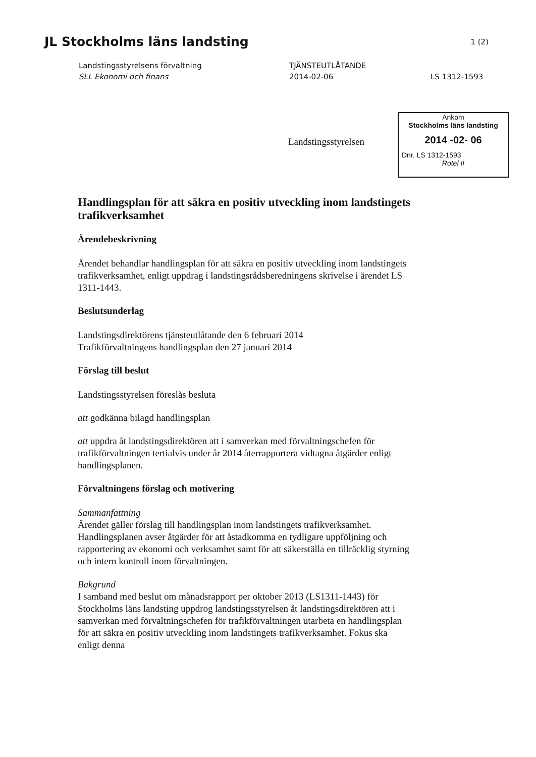JL Stockholms läns landsting 1 (2)
Landstingsstyrelsens förvaltning
SLL Ekonomi och finans
TJÄNSTEUTLÅTANDE
2014-02-06
LS 1312-1593
Landstingsstyrelsen
Ankom
Stockholms läns landsting
2014 -02- 06
Dnr. LS 1312-1593
Rotel II
Handlingsplan för att säkra en positiv utveckling inom landstingets trafikverksamhet
Ärendebeskrivning
Ärendet behandlar handlingsplan för att säkra en positiv utveckling inom landstingets trafikverksamhet, enligt uppdrag i landstingsrådsberedningens skrivelse i ärendet LS 1311-1443.
Beslutsunderlag
Landstingsdirektörens tjänsteutlåtande den 6 februari 2014
Trafikförvaltningens handlingsplan den 27 januari 2014
Förslag till beslut
Landstingsstyrelsen föreslås besluta
att godkänna bilagd handlingsplan
att uppdra åt landstingsdirektören att i samverkan med förvaltningschefen för trafikförvaltningen tertialvis under år 2014 återrapportera vidtagna åtgärder enligt handlingsplanen.
Förvaltningens förslag och motivering
Sammanfattning
Ärendet gäller förslag till handlingsplan inom landstingets trafikverksamhet. Handlingsplanen avser åtgärder för att åstadkomma en tydligare uppföljning och rapportering av ekonomi och verksamhet samt för att säkerställa en tillräcklig styrning och intern kontroll inom förvaltningen.
Bakgrund
I samband med beslut om månadsrapport per oktober 2013 (LS1311-1443) för Stockholms läns landsting uppdrog landstingsstyrelsen åt landstingsdirektören att i samverkan med förvaltningschefen för trafikförvaltningen utarbeta en handlingsplan för att säkra en positiv utveckling inom landstingets trafikverksamhet. Fokus ska enligt denna